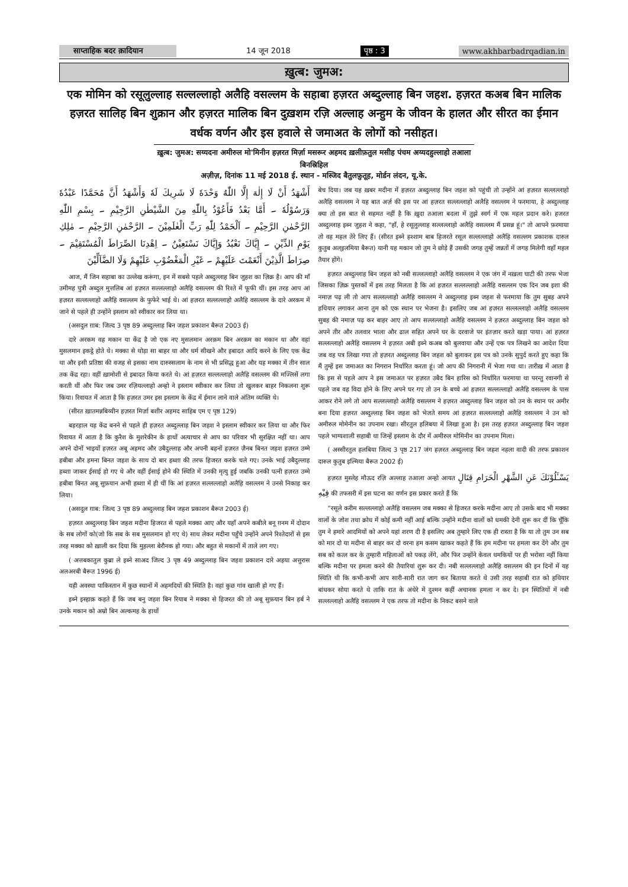साप्ताहिक बदर क़ादियान 14 जून 2018 पृष्ठ : 3 www.akhbarbadrqadian.in
ख़ुत्ब: जुमअ:
एक मोमिन को रसूलुल्लाह सल्लल्लाहो अलैहि वसल्लम के सहाबा हज़रत अब्दुल्लाह बिन जहश. हज़रत कअब बिन मालिक हज़रत सालिह बिन शुक्रान और हज़रत मालिक बिन दुख़शम रज़ि अल्लाह अन्हुम के जीवन के हालत और सीरत का ईमान वर्धक वर्णन और इस हवाले से जमाअत के लोगों को नसीहत।
ख़ुत्ब: जुमअ: सय्यदना अमीरुल मो'मिनीन हज़रत मिर्ज़ा मसरूर अहमद ख़लीफ़तुल मसीह पंचम अय्यदहुल्लाहो तआला बिनस्रिहिल
अज़ीज़, दिनांक 11 मई 2018 ई. स्थान - मस्जिद बैतुलफ़ुतूह, मोर्डन लंदन, यू.के.
أَشْهَدُ أَنْ لَا إِلٰهَ إِلَّا اللّٰهُ وَحْدَهٗ لَا شَرِيكَ لَهٗ وَأَشْهَدُ أَنَّ مُحَمَّدًا عَبْدُهٗ وَرَسُوْلُهٗ ۔ أَمَّا بَعْدُ فَأَعُوْذُ بِاللّٰهِ مِنَ الشَّيْطٰنِ الرَّجِيْمِ ۔ بِسْمِ اللّٰهِ الرَّحْمٰنِ الرَّحِيْمِ ۔ اَلْحَمْدُ لِلّٰهِ رَبِّ الْعٰلَمِيْنَ ۔ الرَّحْمٰنِ الرَّحِيْمِ ۔ مٰلِكِ يَوْمِ الدِّيْنِ ۔ إِيَّاكَ نَعْبُدُ وَإِيَّاكَ نَسْتَعِيْنُ ۔ اِهْدِنَا الصِّرَاطَ الْمُسْتَقِيْمَ ۔ صِرَاطَ الَّذِيْنَ أَنْعَمْتَ عَلَيْهِمْ ۔ غَيْرِ الْمَغْضُوْبِ عَلَيْهِمْ وَلَا الضَّآلِّيْنَ
आज, मैं जिन सहाबा का उल्लेख करूंगा, इन में सबसे पहले अब्दुल्लाह बिन जुहश का ज़िक्र है। आप की माँ उमीमह पुत्री अब्दुल मुत्तलिब आं हज़रत सल्लल्लाहो अलैहि वसल्लम की रिश्ते में फूफी थीं। इस तरह आप आं हज़रत सल्लल्लाहो अलैहि वसल्लम के फुफेरे भाई थे। आं हज़रत सल्लल्लाहो अलैहि वसल्लम के दारे अरकम में जाने से पहले ही उन्होंने इस्लाम को स्वीकार कर लिया था।
(असदुल ग़ाब: जिल्द 3 पृष्ठ 89 अब्दुल्लाह बिन जहश प्रकाशन बैरूत 2003 ई)
दारे अरकम वह मकान या केंद्र है जो एक नए मुसलमान अरक़म बिन अरक़म का मकान था और वहां मुसलमान इकट्ठे होते थे। मक्का से थोड़ा सा बाहर था और धर्म सीखने और इबादत आदि करने के लिए एक केंद्र था और इसी प्रतिष्ठा की वजह से इसका नाम दारुस्सलाम के नाम से भी प्रसिद्ध हुआ और यह मक्का में तीन साल तक केंद्र रहा। वहीं ख़ामोशी से इबादत किया करते थे। आं हज़रत सल्लल्लाहो अलैहि वसल्लम की मज्लिसें लगा करती थीं और फिर जब उमर रज़ियल्लाहो अन्हो ने इस्लाम स्वीकार कर लिया तो खुलकर बाहर निकलना शुरू किया। रिवायत में आता है कि हज़रत उमर इस इस्लाम के केंद्र में ईमान लाने वाले अंतिम व्यक्ति थे।
(सीरत ख़ातमन्नबिय्यीन हज़रत मिर्ज़ा बशीर अहमद साहिब एम ए पृष्ठ 129)
बहरहाल यह केंद्र बनने से पहले ही हज़रत अब्दुल्लाह बिन जहश ने इस्लाम स्वीकार कर लिया था और फिर रिवायत में आता है कि कुरैश के मुशरेकीन के हाथों अत्याचार से आप का परिवार भी सुरक्षित नहीं था। आप अपने दोनों भाइयों हज़रत अबू अहमद और उबैदुल्लाह और अपनी बहनों हज़रत ज़ैनब बिनत जहश हज़रत उम्मे हबीबा और हमना बिनत जहश के साथ दो बार हब्शा की तरफ हिजरत करके चले गए। उनके भाई उबैदुल्लाह हब्शा जाकर ईसाई हो गए थे और वहीं ईसाई होने की स्थिति में उनकी मृत्यु हुई जबकि उनकी पत्नी हज़रत उम्मे हबीबा बिनत अबू सुफ़यान अभी हब्शा में ही थीं कि आं हज़रत सल्लल्लाहो अलैहि वसल्लम ने उनसे निकाह कर लिया।
(असदुल ग़ाब: जिल्द 3 पृष्ठ 89 अब्दुल्लाह बिन जहश प्रकाशन बैरूत 2003 ई)
हज़रत अब्दुल्लाह बिन जहश मदीना हिजरत से पहले मक्का आए और यहाँ अपने कबीले बनू ग़नम में दोदान के सब लोगों को(जो कि सब के सब मुसलमान हो गए थे) साथ लेकर मदीना पहुँचे उन्होंने अपने रिश्तेदारों से इस तरह मक्का को ख़ाली कर दिया कि मुहल्ला बेरौनक हो गया। और बहुत से मकानों में ताले लग गए।
( अत्तबकातुल कुब्रा ले इब्ने साअद जिल्द 3 पृष्ठ 49 अब्दुल्लाह बिन जहश प्रकाशन दारे अहया अत्तुरास अलअरबी बैरूत 1996 ई)
यही अवस्था पाकिस्तान में कुछ स्थानों में अहमदियों की स्थिति है। वहां कुछ गांव खाली हो गए हैं।
इब्ने इस्हाक़ कहते हैं कि जब बनु जहश बिन रियाब ने मक्का से हिजरत की तो अबू सुफ़यान बिन हर्ब ने उनके मकान को अम्रो बिन अल्कमह के हाथों
बेच दिया। जब यह ख़बर मदीना में हज़रत अब्दुल्लाह बिन जहश को पहुंची तो उन्होंने आं हज़रत सल्लल्लाहो अलैहि वसल्लम ने यह बात अर्ज़ की इस पर आं हज़रत सल्लल्लाहो अलैहि वसल्लम ने फरमाया, हे अब्दुल्लाह क्या तो इस बात से सहमत नहीं है कि ख़ुदा तआला बदला में तुझे स्वर्ग में एक महल प्रदान करे। हजरत अब्दुल्लाह इब्न जुहश ने कहा, "हाँ, हे रसूलुल्लाह सल्लल्लाहो अलैहि वसल्लम मैं प्रसन्न हूं।" तो आपने फ़रमाया तो वह महल तेरे लिए हैं। (सीरत इब्ने हश्शाम बाब हिजरते रसूल सल्लल्लाहो अलैहि वसल्लम प्रकाशक दारुल कुतुब अल्इलमिया बैरूत) यानी यह मकान जो तुम ने छोड़े हैं उसकी जगह तुम्हें जन्नतों में जगह मिलेगी वहाँ महल तैयार होंगे।
हज़रत अब्दुल्लाह बिन जहश को नबी सल्लल्लाहो अलैहि वसल्लम ने एक जंग में नख़ला घाटी की तरफ भेजा जिसका ज़िक्र पुस्तकों में इस तरह मिलता है कि आं हज़रत सल्लल्लाहो अलैहि वसल्लम एक दिन जब इशा की नमाज़ पढ़ ली तो आप सल्लल्लाहो अलैहि वसल्लम ने अब्दुल्लाह इब्न जहश से फरमाया कि तुम सुबह अपने हथियार लगाकर आना तुम को एक स्थान पर भेजना है। इसलिए जब आं हज़रत सल्लल्लाहो अलैहि वसल्लम सुबह की नमाज़ पढ़ कर बाहर आए तो आप सल्लल्लाहो अलैहि वसल्लम ने हज़रत अब्दुल्लाह बिन जहश को अपने तीर और तलवार भाला और ढाल सहित अपने घर के दरवाजे पर इंतज़ार करते खड़ा पाया। आं हज़रत सल्लल्लाहो अलैहि वसल्लम ने हज़रत अबी इब्ने कअब को बुलवाया और उन्हें एक पत्र लिखने का आदेश दिया जब वह पत्र लिखा गया तो हज़रत अब्दुल्लाह बिन जहश को बुलाकर इस पत्र को उनके सुपुर्द करते हुए कहा कि मैं तुम्हें इस जमाअत का निगरान निर्धारित करता हूं। जो आप की निगरानी में भेजा गया था। तारीख़ में आता है कि इस से पहले आप ने इस जमाअत पर हज़रत उबैद बिन हारिस को निर्धारित फरमाया था परन्तु रवानगी से पहले जब वह विदा होने के लिए अपने घर गए तो उन के बच्चे आं हज़रत सल्लल्लाहो अलैहि वसल्लम के पास आकर रोने लगे तो आप सल्लल्लाहो अलैहि वसल्लम ने हज़रत अब्दुल्लाह बिन जहश को उन के स्थान पर अमीर बना दिया हज़रत अब्दुल्लाह बिन जहश को भेजते समय आं हज़रत सल्लल्लाहो अलैहि वसल्लम ने उन को अमीरुल मोमेनीन का उपनाम रखा। सीरतुल हलिबया में लिखा हुआ है। इस तरह हज़रत अब्दुल्लाह बिन जहश पहले भाग्यशाली सहाबी था जिन्हें इस्लाम के दौर में अमीरुल मोमिनीन का उपनाम मिला।
( अस्सीरतुल हलबिया जिल्द 3 पृष्ठ 217 जंग हज़रत अब्दुल्लाह बिन जहश नहला वादी की तरफ प्रकाशन दारुल कुतुब इल्मिया बैरूत 2002 ई)
हज़रत मुस्लेह मौऊद रज़ि अल्लाह तआला अन्हो आयत يَسْـَٔلُوْنَكَ عَنِ الشَّهْرِ الْحَرَامِ قِتَالٍ فِيْهِ की तफसरी में इस घटना का वर्णन इस प्रकार करते हैं कि
“रसूले करीम सल्लल्लाहो अलैहि वसल्लम जब मक्का से हिजरत करके मदीना आए तो उसके बाद भी मक्का वालों के जोश तथा क्रोध में कोई कमी नहीं आई बल्कि उन्होंने मदीना वालों को धमकी देनी शुरू कर दीं कि चूँकि तुम ने हमारे आदमियों को अपने यहां शरण दी है इसलिए अब तुम्हारे लिए एक ही रास्ता है कि या तो तुम उन सब को मार दो या मदीना से बाहर कर दो वरना हम कसम खाकर कहते हैं कि हम मदीना पर हमला कर देंगे और तुम सब को कत्ल कर के तुम्हारी महिलाओं को पकड़ लेंगे, और फिर उन्होंने केवल धमकियों पर ही भरोसा नहीं किया बल्कि मदीना पर हमला करने की तैयारियां शुरू कर दी। नबी सल्लल्लाहो अलैहि वसल्लम की इन दिनों में यह स्थिति थी कि कभी-कभी आप सारी-सारी रात जाग कर बिताया करते थे उसी तरह सहाबी रात को हथियार बांधकर सोया करते थे ताकि रात के अंधेरे में दुश्मन कहीं अचानक हमला न कर दे। इन स्थितियों में नबी सल्लल्लाहो अलैहि वसल्लम ने एक तरफ तो मदीना के निकट बसने वाले